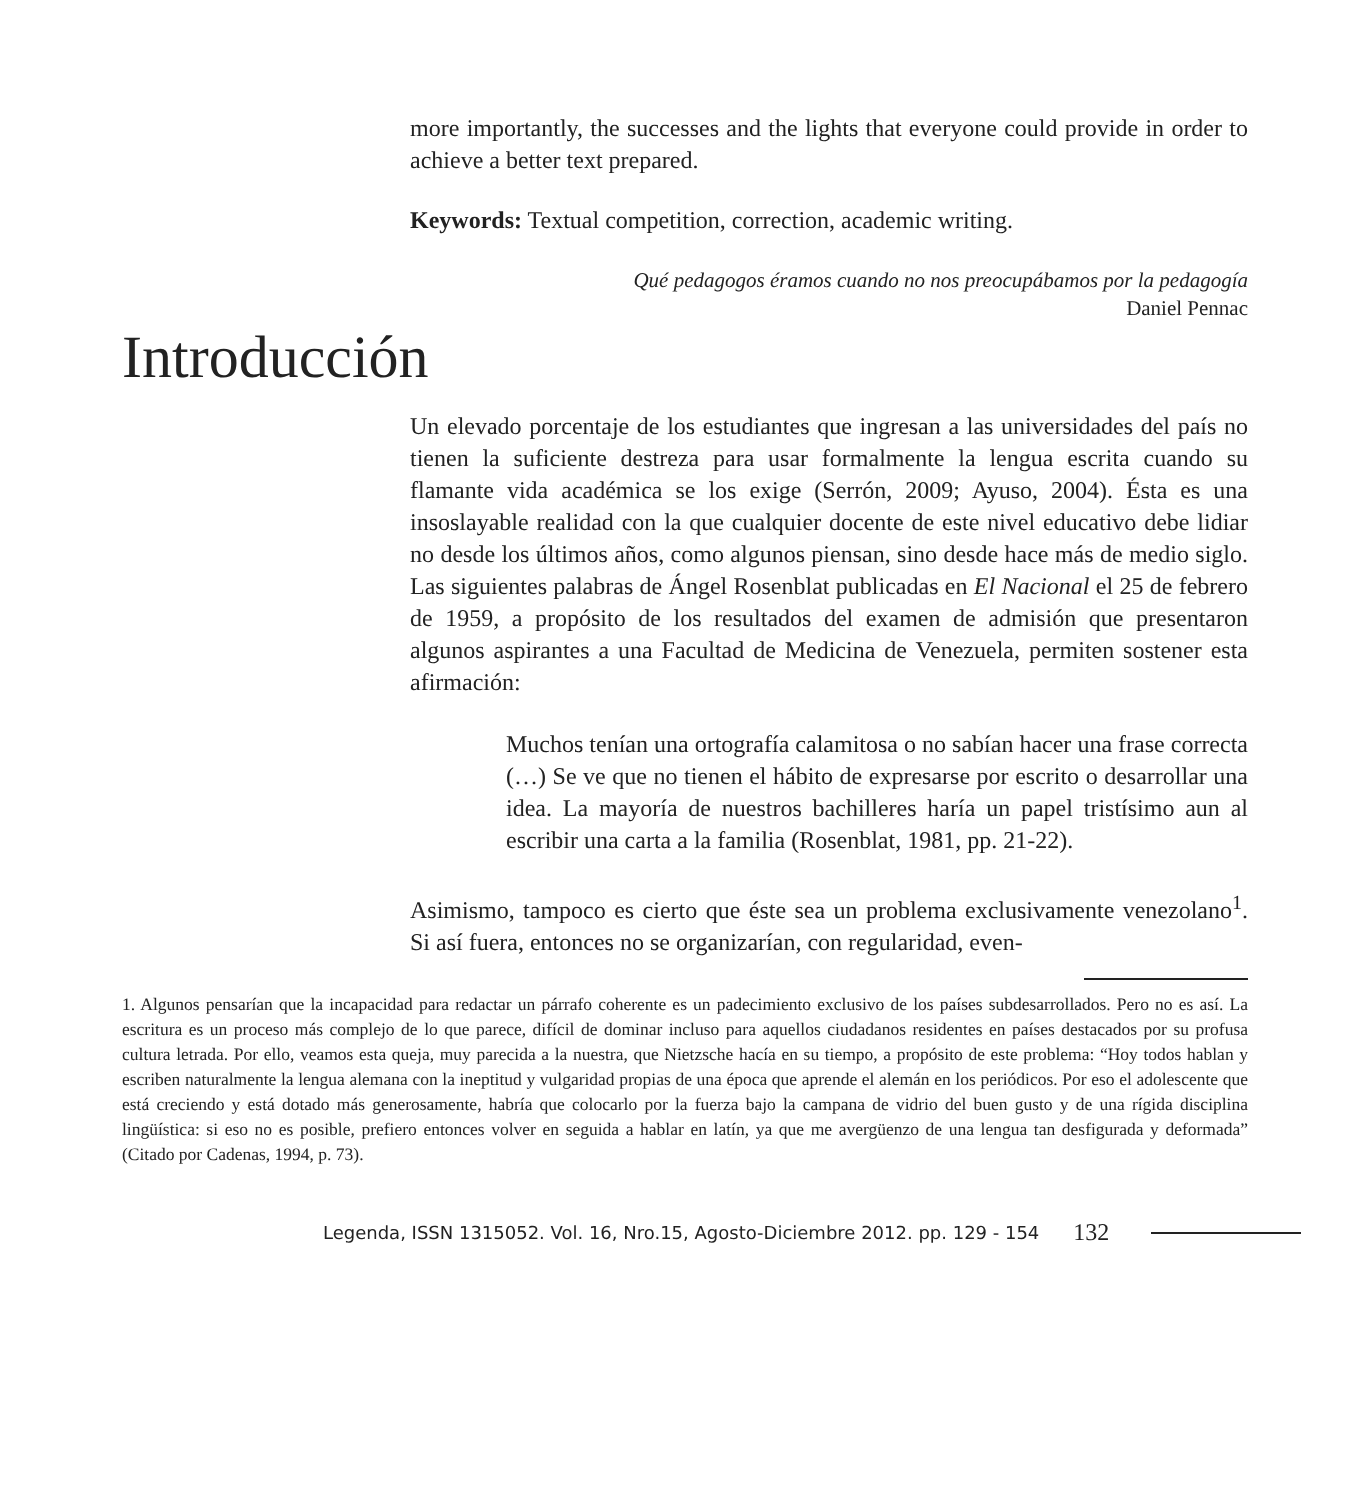more importantly, the successes and the lights that everyone could provide in order to achieve a better text prepared.
Keywords: Textual competition, correction, academic writing.
Qué pedagogos éramos cuando no nos preocupábamos por la pedagogía
Daniel Pennac
Introducción
Un elevado porcentaje de los estudiantes que ingresan a las universidades del país no tienen la suficiente destreza para usar formalmente la lengua escrita cuando su flamante vida académica se los exige (Serrón, 2009; Ayuso, 2004). Ésta es una insoslayable realidad con la que cualquier docente de este nivel educativo debe lidiar no desde los últimos años, como algunos piensan, sino desde hace más de medio siglo. Las siguientes palabras de Ángel Rosenblat publicadas en El Nacional el 25 de febrero de 1959, a propósito de los resultados del examen de admisión que presentaron algunos aspirantes a una Facultad de Medicina de Venezuela, permiten sostener esta afirmación:
Muchos tenían una ortografía calamitosa o no sabían hacer una frase correcta (…) Se ve que no tienen el hábito de expresarse por escrito o desarrollar una idea. La mayoría de nuestros bachilleres haría un papel tristísimo aun al escribir una carta a la familia (Rosenblat, 1981, pp. 21-22).
Asimismo, tampoco es cierto que éste sea un problema exclusivamente venezolano<sup>1</sup>. Si así fuera, entonces no se organizarían, con regularidad, even-
1. Algunos pensarían que la incapacidad para redactar un párrafo coherente es un padecimiento exclusivo de los países subdesarrollados. Pero no es así. La escritura es un proceso más complejo de lo que parece, difícil de dominar incluso para aquellos ciudadanos residentes en países destacados por su profusa cultura letrada. Por ello, veamos esta queja, muy parecida a la nuestra, que Nietzsche hacía en su tiempo, a propósito de este problema: “Hoy todos hablan y escriben naturalmente la lengua alemana con la ineptitud y vulgaridad propias de una época que aprende el alemán en los periódicos. Por eso el adolescente que está creciendo y está dotado más generosamente, habría que colocarlo por la fuerza bajo la campana de vidrio del buen gusto y de una rígida disciplina lingüística: si eso no es posible, prefiero entonces volver en seguida a hablar en latín, ya que me avergüenzo de una lengua tan desfigurada y deformada” (Citado por Cadenas, 1994, p. 73).
Legenda, ISSN 1315052. Vol. 16, Nro.15, Agosto-Diciembre 2012. pp. 129 - 154 132